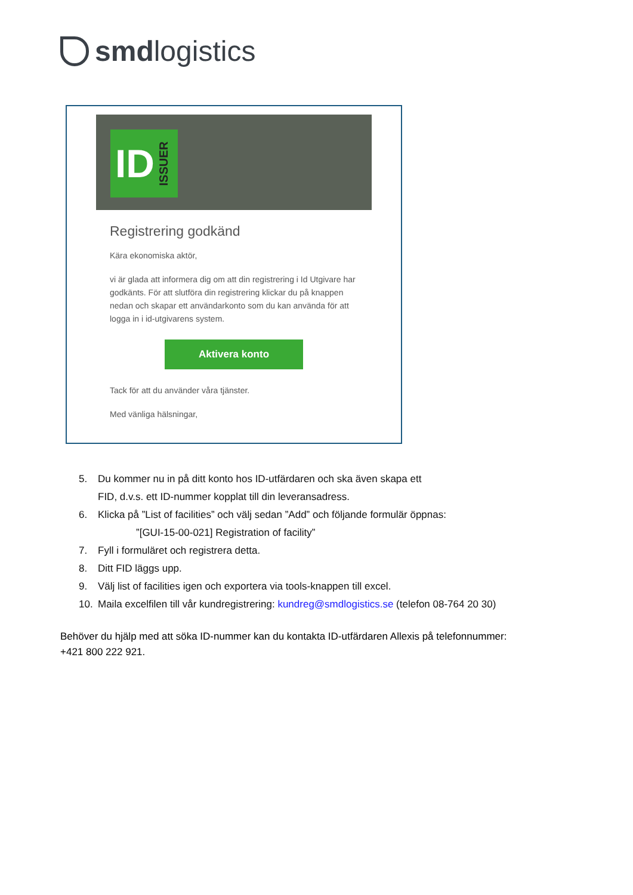smd logistics
ID ISSUER
Registrering godkänd
Kära ekonomiska aktör,
vi är glada att informera dig om att din registrering i Id Utgivare har godkänts. För att slutföra din registrering klickar du på knappen nedan och skapar ett användarkonto som du kan använda för att logga in i id-utgivarens system.
Aktivera konto
Tack för att du använder våra tjänster.
Med vänliga hälsningar,
5. Du kommer nu in på ditt konto hos ID-utfärdaren och ska även skapa ett
FID, d.v.s. ett ID-nummer kopplat till din leveransadress.
6. Klicka på ”List of facilities” och välj sedan ”Add” och följande formulär öppnas:
”[GUI-15-00-021] Registration of facility”
7. Fyll i formuläret och registrera detta.
8. Ditt FID läggs upp.
9. Välj list of facilities igen och exportera via tools-knappen till excel.
10. Maila excelfilen till vår kundregistrering: kundreg@smdlogistics.se (telefon 08-764 20 30)
Behöver du hjälp med att söka ID-nummer kan du kontakta ID-utfärdaren Allexis på telefonnummer:
+421 800 222 921.